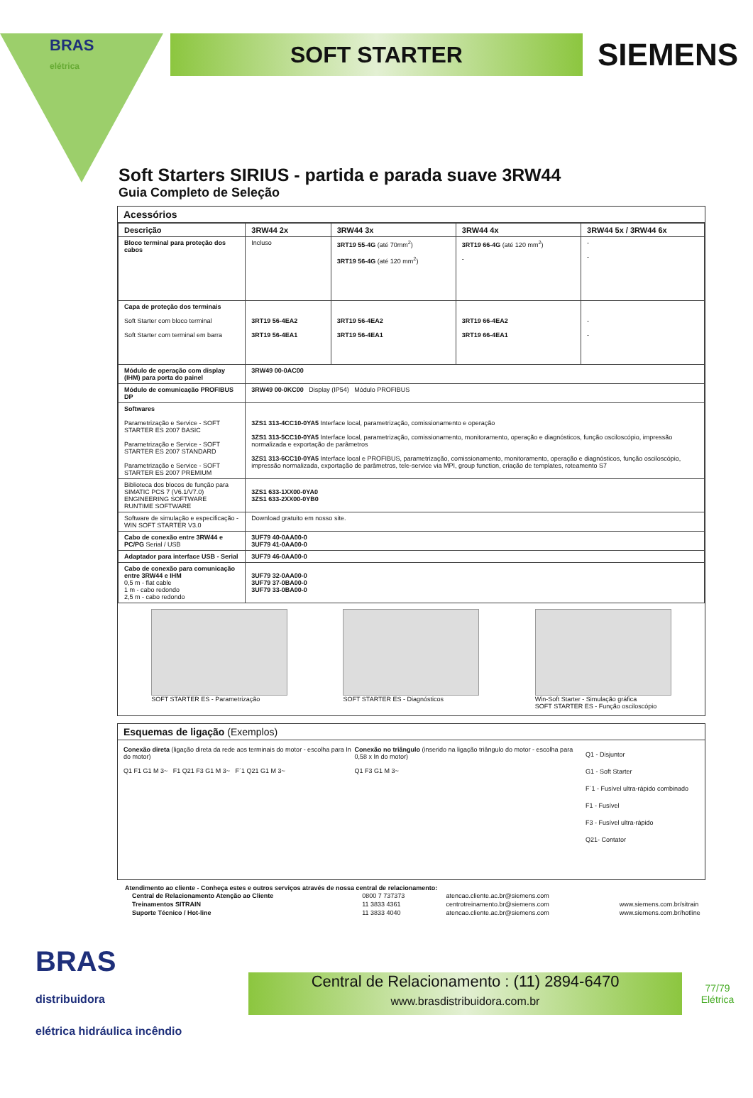BRAS
elétrica
SOFT STARTER
SIEMENS
Soft Starters SIRIUS - partida e parada suave 3RW44
Guia Completo de Seleção
Acessórios
| Descrição | 3RW44 2x | 3RW44 3x | 3RW44 4x | 3RW44 5x / 3RW44 6x |
| --- | --- | --- | --- | --- |
| Bloco terminal para proteção dos cabos | Incluso | 3RT19 55-4G (até 70mm<sup>2</sup>) 3RT19 56-4G (até 120 mm<sup>2</sup>) | 3RT19 66-4G (até 120 mm<sup>2</sup>) - | - - |
| Capa de proteção dos terminais Soft Starter com bloco terminal Soft Starter com terminal em barra | 3RT19 56-4EA2 3RT19 56-4EA1 | 3RT19 56-4EA2 3RT19 56-4EA1 | 3RT19 66-4EA2 3RT19 66-4EA1 | - - |
| Módulo de operação com display (IHM) para porta do painel | 3RW49 00-0AC00 | | | |
| Módulo de comunicação PROFIBUS DP | 3RW49 00-0KC00 Display (IP54) Módulo PROFIBUS | | | |
| Softwares Parametrização e Service - SOFT STARTER ES 2007 BASIC Parametrização e Service - SOFT STARTER ES 2007 STANDARD Parametrização e Service - SOFT STARTER ES 2007 PREMIUM | 3ZS1 313-4CC10-0YA5 Interface local, parametrização, comissionamento e operação 3ZS1 313-5CC10-0YA5 Interface local, parametrização, comissionamento, monitoramento, operação e diagnósticos, função osciloscópio, impressão normalizada e exportação de parâmetros 3ZS1 313-6CC10-0YA5 Interface local e PROFIBUS, parametrização, comissionamento, monitoramento, operação e diagnósticos, função osciloscópio, impressão normalizada, exportação de parâmetros, tele-service via MPI, group function, criação de templates, roteamento S7 | | | |
| Biblioteca dos blocos de função para SIMATIC PCS 7 (V6.1/V7.0) ENGINEERING SOFTWARE RUNTIME SOFTWARE | 3ZS1 633-1XX00-0YA0 3ZS1 633-2XX00-0YB0 | | | |
| Software de simulação e especificação - WIN SOFT STARTER V3.0 | Download gratuito em nosso site. | | | |
| Cabo de conexão entre 3RW44 e PC/PG Serial / USB | 3UF79 40-0AA00-0 3UF79 41-0AA00-0 | | | |
| Adaptador para interface USB - Serial | 3UF79 46-0AA00-0 | | | |
| Cabo de conexão para comunicação entre 3RW44 e IHM 0,5 m - flat cable 1 m - cabo redondo 2,5 m - cabo redondo | 3UF79 32-0AA00-0 3UF79 37-0BA00-0 3UF79 33-0BA00-0 | | | |
SOFT STARTER ES - Parametrização
SOFT STARTER ES - Diagnósticos Win-Soft Starter - Simulação gráfica
SOFT STARTER ES - Função osciloscópio
Esquemas de ligação (Exemplos)
Conexão direta (ligação direta da rede aos terminais do motor - escolha para In do motor)
Q1 F1 G1 M 3~ F1 Q21 F3 G1 M 3~ F´1 Q21 G1 M 3~
Conexão no triângulo (inserido na ligação triângulo do motor - escolha para 0,58 x In do motor)
Q1 F3 G1 M 3~
Q1 - Disjuntor
G1 - Soft Starter
F´1 - Fusível ultra-rápido combinado
F1 - Fusível
F3 - Fusível ultra-rápido
Q21- Contator
Atendimento ao cliente - Conheça estes e outros serviços através de nossa central de relacionamento:
| Central de Relacionamento Atenção ao Cliente | 0800 7 737373 | atencao.cliente.ac.br@siemens.com | |
| Treinamentos SITRAIN | 11 3833 4361 | centrotreinamento.br@siemens.com | www.siemens.com.br/sitrain |
| Suporte Técnico / Hot-line | 11 3833 4040 | atencao.cliente.ac.br@siemens.com | www.siemens.com.br/hotline |
BRAS
distribuidora
elétrica hidráulica incêndio
Central de Relacionamento : (11) 2894-6470
www.brasdistribuidora.com.br
77/79
Elétrica